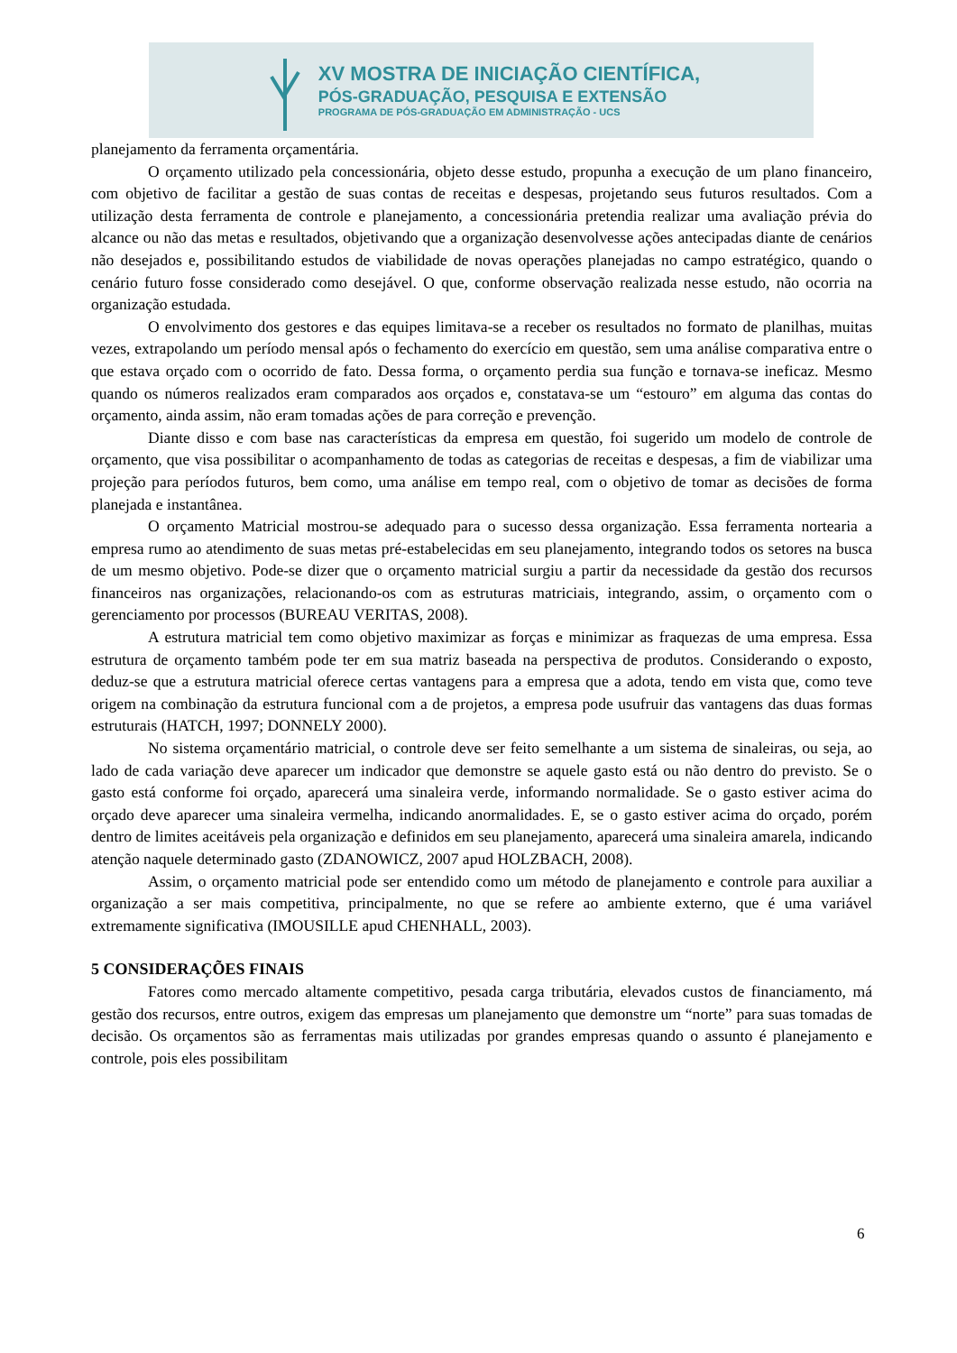XV MOSTRA DE INICIAÇÃO CIENTÍFICA,
PÓS-GRADUAÇÃO, PESQUISA E EXTENSÃO
PROGRAMA DE PÓS-GRADUAÇÃO EM ADMINISTRAÇÃO - UCS
planejamento da ferramenta orçamentária.
O orçamento utilizado pela concessionária, objeto desse estudo, propunha a execução de um plano financeiro, com objetivo de facilitar a gestão de suas contas de receitas e despesas, projetando seus futuros resultados. Com a utilização desta ferramenta de controle e planejamento, a concessionária pretendia realizar uma avaliação prévia do alcance ou não das metas e resultados, objetivando que a organização desenvolvesse ações antecipadas diante de cenários não desejados e, possibilitando estudos de viabilidade de novas operações planejadas no campo estratégico, quando o cenário futuro fosse considerado como desejável. O que, conforme observação realizada nesse estudo, não ocorria na organização estudada.
O envolvimento dos gestores e das equipes limitava-se a receber os resultados no formato de planilhas, muitas vezes, extrapolando um período mensal após o fechamento do exercício em questão, sem uma análise comparativa entre o que estava orçado com o ocorrido de fato. Dessa forma, o orçamento perdia sua função e tornava-se ineficaz. Mesmo quando os números realizados eram comparados aos orçados e, constatava-se um “estouro” em alguma das contas do orçamento, ainda assim, não eram tomadas ações de para correção e prevenção.
Diante disso e com base nas características da empresa em questão, foi sugerido um modelo de controle de orçamento, que visa possibilitar o acompanhamento de todas as categorias de receitas e despesas, a fim de viabilizar uma projeção para períodos futuros, bem como, uma análise em tempo real, com o objetivo de tomar as decisões de forma planejada e instantânea.
O orçamento Matricial mostrou-se adequado para o sucesso dessa organização. Essa ferramenta nortearia a empresa rumo ao atendimento de suas metas pré-estabelecidas em seu planejamento, integrando todos os setores na busca de um mesmo objetivo. Pode-se dizer que o orçamento matricial surgiu a partir da necessidade da gestão dos recursos financeiros nas organizações, relacionando-os com as estruturas matriciais, integrando, assim, o orçamento com o gerenciamento por processos (BUREAU VERITAS, 2008).
A estrutura matricial tem como objetivo maximizar as forças e minimizar as fraquezas de uma empresa. Essa estrutura de orçamento também pode ter em sua matriz baseada na perspectiva de produtos. Considerando o exposto, deduz-se que a estrutura matricial oferece certas vantagens para a empresa que a adota, tendo em vista que, como teve origem na combinação da estrutura funcional com a de projetos, a empresa pode usufruir das vantagens das duas formas estruturais (HATCH, 1997; DONNELY 2000).
No sistema orçamentário matricial, o controle deve ser feito semelhante a um sistema de sinaleiras, ou seja, ao lado de cada variação deve aparecer um indicador que demonstre se aquele gasto está ou não dentro do previsto. Se o gasto está conforme foi orçado, aparecerá uma sinaleira verde, informando normalidade. Se o gasto estiver acima do orçado deve aparecer uma sinaleira vermelha, indicando anormalidades. E, se o gasto estiver acima do orçado, porém dentro de limites aceitáveis pela organização e definidos em seu planejamento, aparecerá uma sinaleira amarela, indicando atenção naquele determinado gasto (ZDANOWICZ, 2007 apud HOLZBACH, 2008).
Assim, o orçamento matricial pode ser entendido como um método de planejamento e controle para auxiliar a organização a ser mais competitiva, principalmente, no que se refere ao ambiente externo, que é uma variável extremamente significativa (IMOUSILLE apud CHENHALL, 2003).
5 CONSIDERAÇÕES FINAIS
Fatores como mercado altamente competitivo, pesada carga tributária, elevados custos de financiamento, má gestão dos recursos, entre outros, exigem das empresas um planejamento que demonstre um “norte” para suas tomadas de decisão. Os orçamentos são as ferramentas mais utilizadas por grandes empresas quando o assunto é planejamento e controle, pois eles possibilitam
6